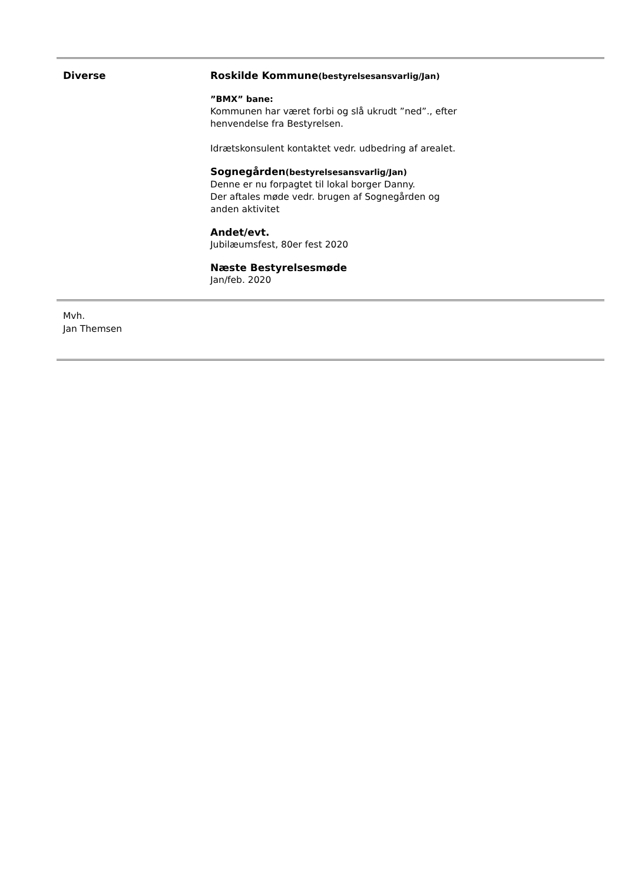Diverse
Roskilde Kommune(bestyrelsesansvarlig/Jan)
”BMX” bane:
Kommunen har været forbi og slå ukrudt ”ned”., efter henvendelse fra Bestyrelsen.
Idrætskonsulent kontaktet vedr. udbedring af arealet.
Sognegården(bestyrelsesansvarlig/Jan)
Denne er nu forpagtet til lokal borger Danny.
Der aftales møde vedr. brugen af Sognegården og anden aktivitet
Andet/evt.
Jubilæumsfest, 80er fest 2020
Næste Bestyrelsesmøde
Jan/feb. 2020
Mvh.
Jan Themsen